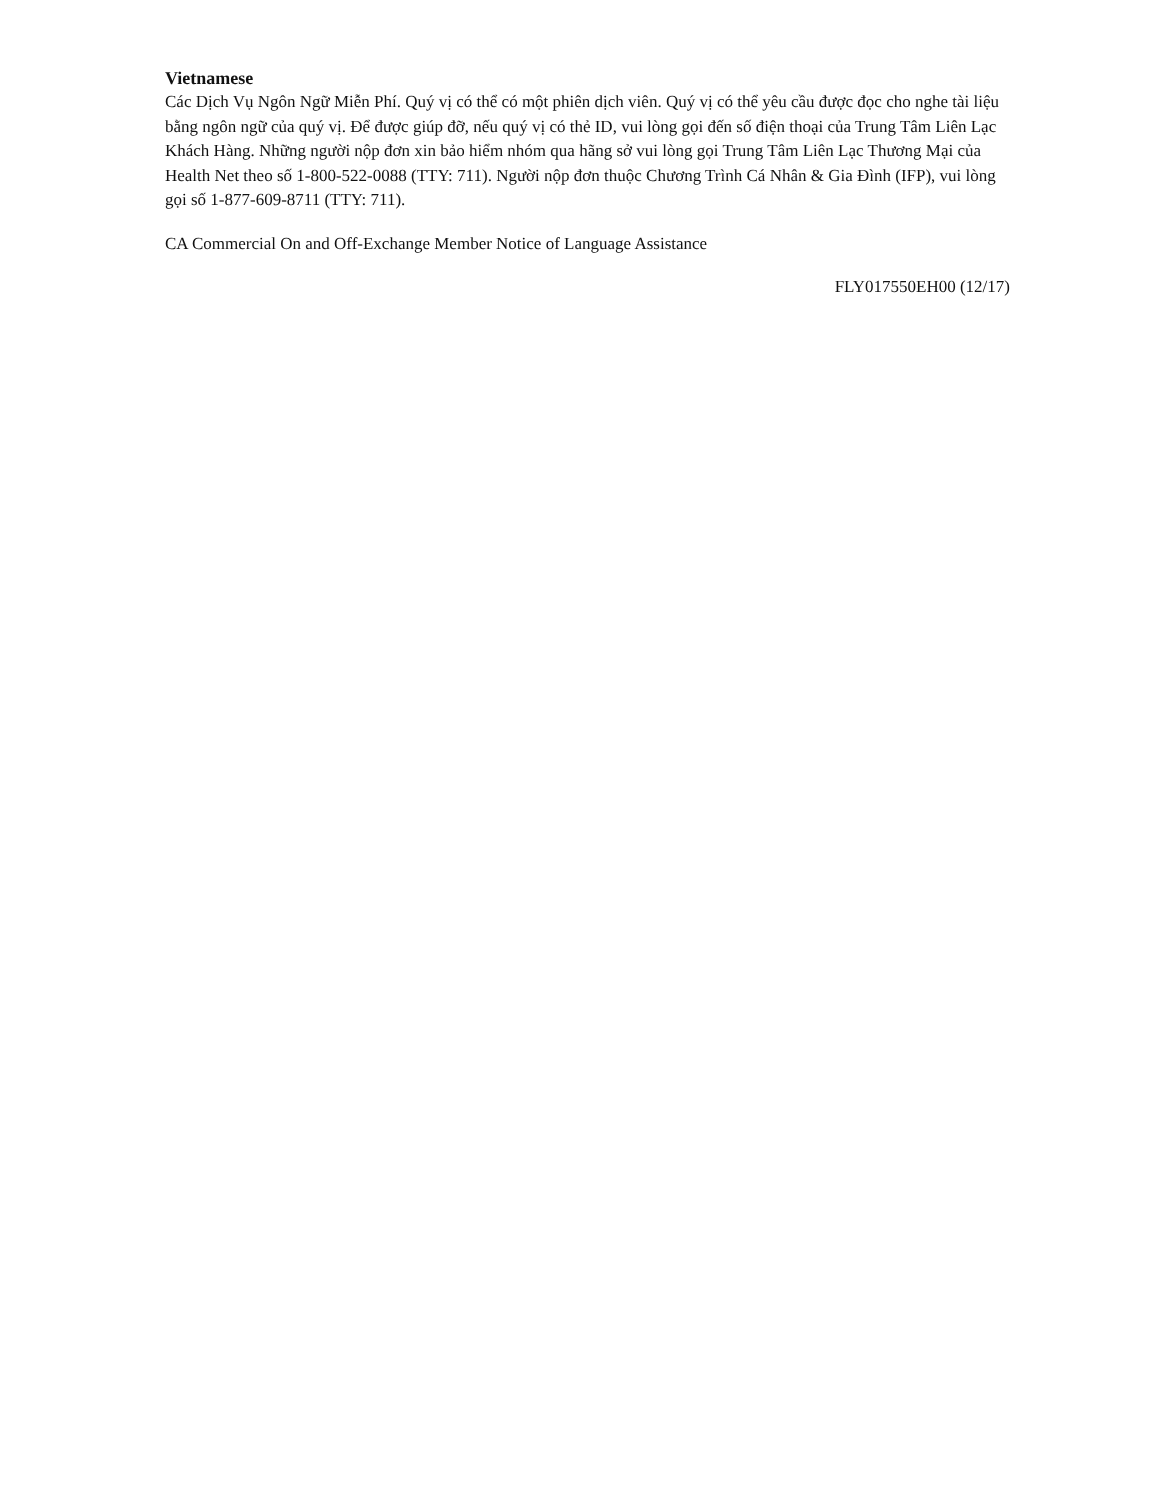Vietnamese
Các Dịch Vụ Ngôn Ngữ Miễn Phí. Quý vị có thể có một phiên dịch viên. Quý vị có thể yêu cầu được đọc cho nghe tài liệu bằng ngôn ngữ của quý vị. Để được giúp đỡ, nếu quý vị có thẻ ID, vui lòng gọi đến số điện thoại của Trung Tâm Liên Lạc Khách Hàng. Những người nộp đơn xin bảo hiểm nhóm qua hãng sở vui lòng gọi Trung Tâm Liên Lạc Thương Mại của Health Net theo số 1-800-522-0088 (TTY: 711). Người nộp đơn thuộc Chương Trình Cá Nhân & Gia Đình (IFP), vui lòng gọi số 1-877-609-8711 (TTY: 711).
CA Commercial On and Off-Exchange Member Notice of Language Assistance
FLY017550EH00 (12/17)